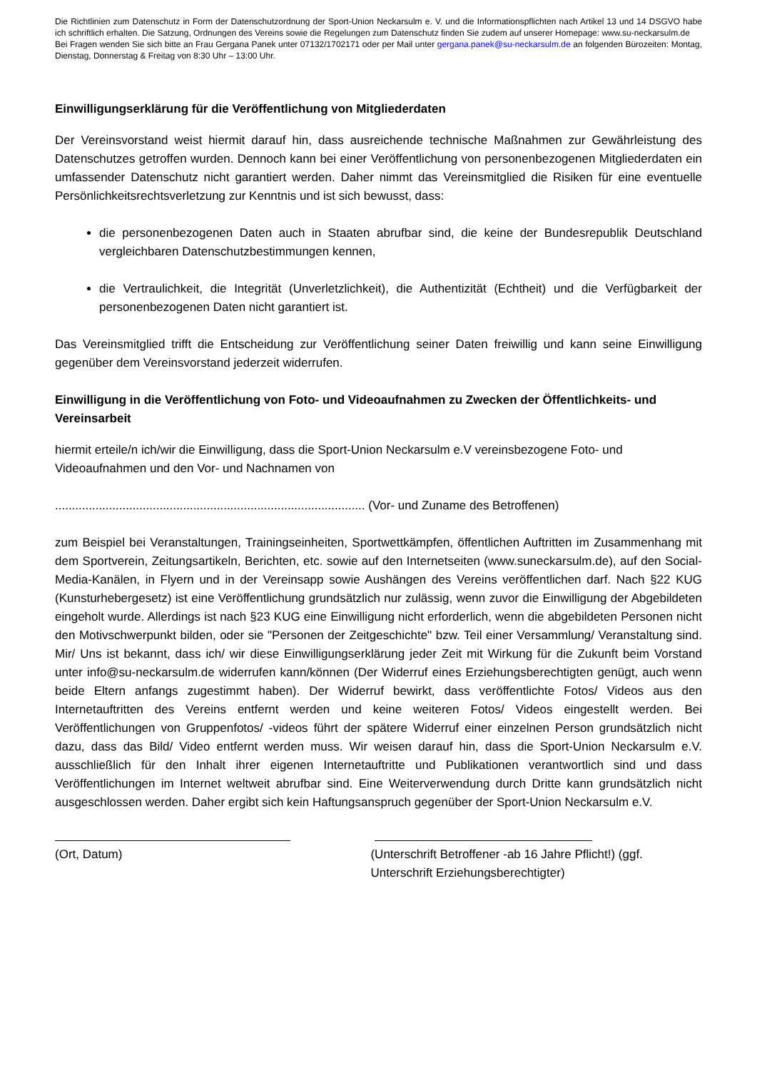Die Richtlinien zum Datenschutz in Form der Datenschutzordnung der Sport-Union Neckarsulm e. V. und die Informationspflichten nach Artikel 13 und 14 DSGVO habe ich schriftlich erhalten. Die Satzung, Ordnungen des Vereins sowie die Regelungen zum Datenschutz finden Sie zudem auf unserer Homepage: www.su-neckarsulm.de
Bei Fragen wenden Sie sich bitte an Frau Gergana Panek unter 07132/1702171 oder per Mail unter gergana.panek@su-neckarsulm.de an folgenden Bürozeiten: Montag, Dienstag, Donnerstag & Freitag von 8:30 Uhr – 13:00 Uhr.
Einwilligungserklärung für die Veröffentlichung von Mitgliederdaten
Der Vereinsvorstand weist hiermit darauf hin, dass ausreichende technische Maßnahmen zur Gewährleistung des Datenschutzes getroffen wurden. Dennoch kann bei einer Veröffentlichung von personenbezogenen Mitgliederdaten ein umfassender Datenschutz nicht garantiert werden. Daher nimmt das Vereinsmitglied die Risiken für eine eventuelle Persönlichkeitsrechtsverletzung zur Kenntnis und ist sich bewusst, dass:
die personenbezogenen Daten auch in Staaten abrufbar sind, die keine der Bundesrepublik Deutschland vergleichbaren Datenschutzbestimmungen kennen,
die Vertraulichkeit, die Integrität (Unverletzlichkeit), die Authentizität (Echtheit) und die Verfügbarkeit der personenbezogenen Daten nicht garantiert ist.
Das Vereinsmitglied trifft die Entscheidung zur Veröffentlichung seiner Daten freiwillig und kann seine Einwilligung gegenüber dem Vereinsvorstand jederzeit widerrufen.
Einwilligung in die Veröffentlichung von Foto- und Videoaufnahmen zu Zwecken der Öffentlichkeits- und Vereinsarbeit
hiermit erteile/n ich/wir die Einwilligung, dass die Sport-Union Neckarsulm e.V vereinsbezogene Foto- und Videoaufnahmen und den Vor- und Nachnamen von
............................................................................................ (Vor- und Zuname des Betroffenen)
zum Beispiel bei Veranstaltungen, Trainingseinheiten, Sportwettkämpfen, öffentlichen Auftritten im Zusammenhang mit dem Sportverein, Zeitungsartikeln, Berichten, etc. sowie auf den Internetseiten (www.suneckarsulm.de), auf den Social-Media-Kanälen, in Flyern und in der Vereinsapp sowie Aushängen des Vereins veröffentlichen darf. Nach §22 KUG (Kunsturhebergesetz) ist eine Veröffentlichung grundsätzlich nur zulässig, wenn zuvor die Einwilligung der Abgebildeten eingeholt wurde. Allerdings ist nach §23 KUG eine Einwilligung nicht erforderlich, wenn die abgebildeten Personen nicht den Motivschwerpunkt bilden, oder sie "Personen der Zeitgeschichte" bzw. Teil einer Versammlung/ Veranstaltung sind. Mir/ Uns ist bekannt, dass ich/ wir diese Einwilligungserklärung jeder Zeit mit Wirkung für die Zukunft beim Vorstand unter info@su-neckarsulm.de widerrufen kann/können (Der Widerruf eines Erziehungsberechtigten genügt, auch wenn beide Eltern anfangs zugestimmt haben). Der Widerruf bewirkt, dass veröffentlichte Fotos/ Videos aus den Internetauftritten des Vereins entfernt werden und keine weiteren Fotos/ Videos eingestellt werden. Bei Veröffentlichungen von Gruppenfotos/ -videos führt der spätere Widerruf einer einzelnen Person grundsätzlich nicht dazu, dass das Bild/ Video entfernt werden muss. Wir weisen darauf hin, dass die Sport-Union Neckarsulm e.V. ausschließlich für den Inhalt ihrer eigenen Internetauftritte und Publikationen verantwortlich sind und dass Veröffentlichungen im Internet weltweit abrufbar sind. Eine Weiterverwendung durch Dritte kann grundsätzlich nicht ausgeschlossen werden. Daher ergibt sich kein Haftungsanspruch gegenüber der Sport-Union Neckarsulm e.V.
(Ort, Datum) (Unterschrift Betroffener -ab 16 Jahre Pflicht!) (ggf. Unterschrift Erziehungsberechtigter)